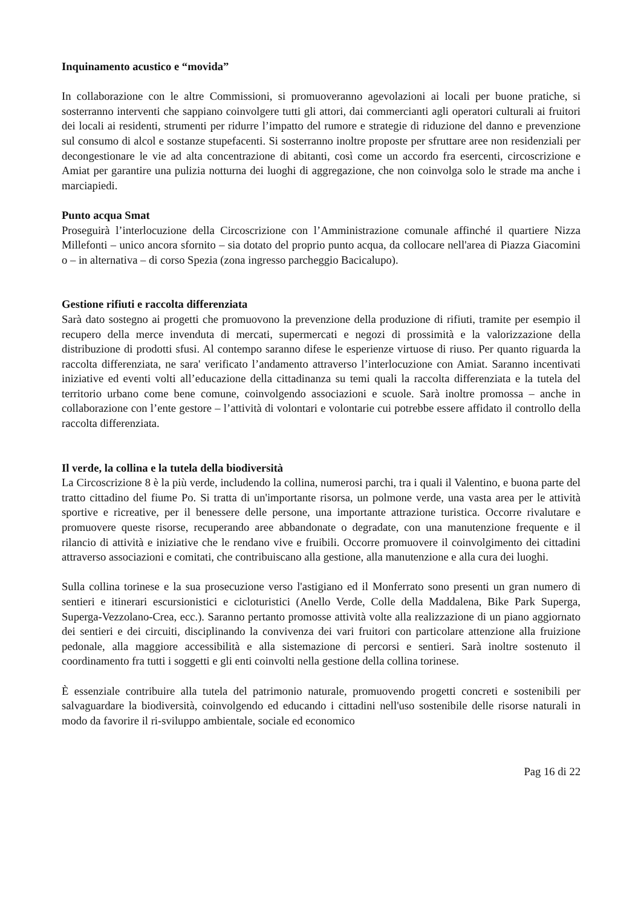Inquinamento acustico e “movida”
In collaborazione con le altre Commissioni, si promuoveranno agevolazioni ai locali per buone pratiche, si sosterranno interventi che sappiano coinvolgere tutti gli attori, dai commercianti agli operatori culturali ai fruitori dei locali ai residenti, strumenti per ridurre l’impatto del rumore e strategie di riduzione del danno e prevenzione sul consumo di alcol e sostanze stupefacenti. Si sosterranno inoltre proposte per sfruttare aree non residenziali per decongestionare le vie ad alta concentrazione di abitanti, così come un accordo fra esercenti, circoscrizione e Amiat per garantire una pulizia notturna dei luoghi di aggregazione, che non coinvolga solo le strade ma anche i marciapiedi.
Punto acqua Smat
Proseguirà l’interlocuzione della Circoscrizione con l’Amministrazione comunale affinché il quartiere Nizza Millefonti – unico ancora sfornito – sia dotato del proprio punto acqua, da collocare nell'area di Piazza Giacomini o – in alternativa – di corso Spezia (zona ingresso parcheggio Bacicalupo).
Gestione rifiuti e raccolta differenziata
Sarà dato sostegno ai progetti che promuovono la prevenzione della produzione di rifiuti, tramite per esempio il recupero della merce invenduta di mercati, supermercati e negozi di prossimità e la valorizzazione della distribuzione di prodotti sfusi. Al contempo saranno difese le esperienze virtuose di riuso. Per quanto riguarda la raccolta differenziata, ne sara' verificato l’andamento attraverso l’interlocuzione con Amiat. Saranno incentivati iniziative ed eventi volti all’educazione della cittadinanza su temi quali la raccolta differenziata e la tutela del territorio urbano come bene comune, coinvolgendo associazioni e scuole. Sarà inoltre promossa – anche in collaborazione con l’ente gestore – l’attività di volontari e volontarie cui potrebbe essere affidato il controllo della raccolta differenziata.
Il verde, la collina e la tutela della biodiversità
La Circoscrizione 8 è la più verde, includendo la collina, numerosi parchi, tra i quali il Valentino, e buona parte del tratto cittadino del fiume Po. Si tratta di un'importante risorsa, un polmone verde, una vasta area per le attività sportive e ricreative, per il benessere delle persone, una importante attrazione turistica. Occorre rivalutare e promuovere queste risorse, recuperando aree abbandonate o degradate, con una manutenzione frequente e il rilancio di attività e iniziative che le rendano vive e fruibili. Occorre promuovere il coinvolgimento dei cittadini attraverso associazioni e comitati, che contribuiscano alla gestione, alla manutenzione e alla cura dei luoghi.
Sulla collina torinese e la sua prosecuzione verso l'astigiano ed il Monferrato sono presenti un gran numero di sentieri e itinerari escursionistici e cicloturistici (Anello Verde, Colle della Maddalena, Bike Park Superga, Superga-Vezzolano-Crea, ecc.). Saranno pertanto promosse attività volte alla realizzazione di un piano aggiornato dei sentieri e dei circuiti, disciplinando la convivenza dei vari fruitori con particolare attenzione alla fruizione pedonale, alla maggiore accessibilità e alla sistemazione di percorsi e sentieri. Sarà inoltre sostenuto il coordinamento fra tutti i soggetti e gli enti coinvolti nella gestione della collina torinese.
È essenziale contribuire alla tutela del patrimonio naturale, promuovendo progetti concreti e sostenibili per salvaguardare la biodiversità, coinvolgendo ed educando i cittadini nell'uso sostenibile delle risorse naturali in modo da favorire il ri-sviluppo ambientale, sociale ed economico
Pag 16 di 22